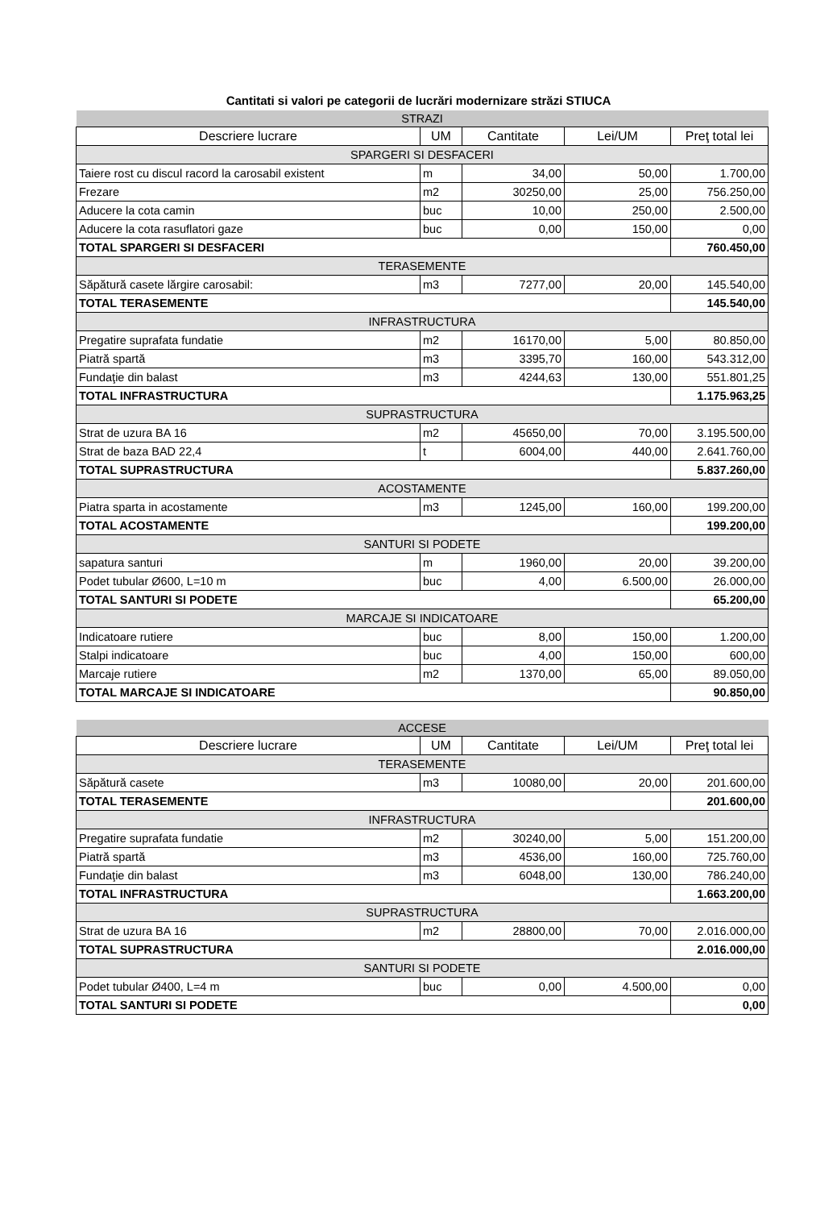Cantitati si valori pe categorii de lucrări modernizare străzi STIUCA
| STRAZI | | | | |
| Descriere lucrare | UM | Cantitate | Lei/UM | Preţ total lei |
| SPARGERI SI DESFACERI | | | | |
| Taiere rost cu discul racord la carosabil existent | m | 34,00 | 50,00 | 1.700,00 |
| Frezare | m2 | 30250,00 | 25,00 | 756.250,00 |
| Aducere la cota camin | buc | 10,00 | 250,00 | 2.500,00 |
| Aducere la cota rasuflatori gaze | buc | 0,00 | 150,00 | 0,00 |
| TOTAL SPARGERI SI DESFACERI | | | | 760.450,00 |
| TERASEMENTE | | | | |
| Săpătură casete lărgire carosabil: | m3 | 7277,00 | 20,00 | 145.540,00 |
| TOTAL TERASEMENTE | | | | 145.540,00 |
| INFRASTRUCTURA | | | | |
| Pregatire suprafata fundatie | m2 | 16170,00 | 5,00 | 80.850,00 |
| Piatră spartă | m3 | 3395,70 | 160,00 | 543.312,00 |
| Fundaţie din balast | m3 | 4244,63 | 130,00 | 551.801,25 |
| TOTAL INFRASTRUCTURA | | | | 1.175.963,25 |
| SUPRASTRUCTURA | | | | |
| Strat de uzura BA 16 | m2 | 45650,00 | 70,00 | 3.195.500,00 |
| Strat de baza BAD 22,4 | t | 6004,00 | 440,00 | 2.641.760,00 |
| TOTAL SUPRASTRUCTURA | | | | 5.837.260,00 |
| ACOSTAMENTE | | | | |
| Piatra sparta in acostamente | m3 | 1245,00 | 160,00 | 199.200,00 |
| TOTAL ACOSTAMENTE | | | | 199.200,00 |
| SANTURI SI PODETE | | | | |
| sapatura santuri | m | 1960,00 | 20,00 | 39.200,00 |
| Podet tubular Ø600, L=10 m | buc | 4,00 | 6.500,00 | 26.000,00 |
| TOTAL SANTURI SI PODETE | | | | 65.200,00 |
| MARCAJE SI INDICATOARE | | | | |
| Indicatoare rutiere | buc | 8,00 | 150,00 | 1.200,00 |
| Stalpi indicatoare | buc | 4,00 | 150,00 | 600,00 |
| Marcaje rutiere | m2 | 1370,00 | 65,00 | 89.050,00 |
| TOTAL MARCAJE SI INDICATOARE | | | | 90.850,00 |
| ACCESE | | | | |
| Descriere lucrare | UM | Cantitate | Lei/UM | Preţ total lei |
| TERASEMENTE | | | | |
| Săpătură casete | m3 | 10080,00 | 20,00 | 201.600,00 |
| TOTAL TERASEMENTE | | | | 201.600,00 |
| INFRASTRUCTURA | | | | |
| Pregatire suprafata fundatie | m2 | 30240,00 | 5,00 | 151.200,00 |
| Piatră spartă | m3 | 4536,00 | 160,00 | 725.760,00 |
| Fundaţie din balast | m3 | 6048,00 | 130,00 | 786.240,00 |
| TOTAL INFRASTRUCTURA | | | | 1.663.200,00 |
| SUPRASTRUCTURA | | | | |
| Strat de uzura BA 16 | m2 | 28800,00 | 70,00 | 2.016.000,00 |
| TOTAL SUPRASTRUCTURA | | | | 2.016.000,00 |
| SANTURI SI PODETE | | | | |
| Podet tubular Ø400, L=4 m | buc | 0,00 | 4.500,00 | 0,00 |
| TOTAL SANTURI SI PODETE | | | | 0,00 |